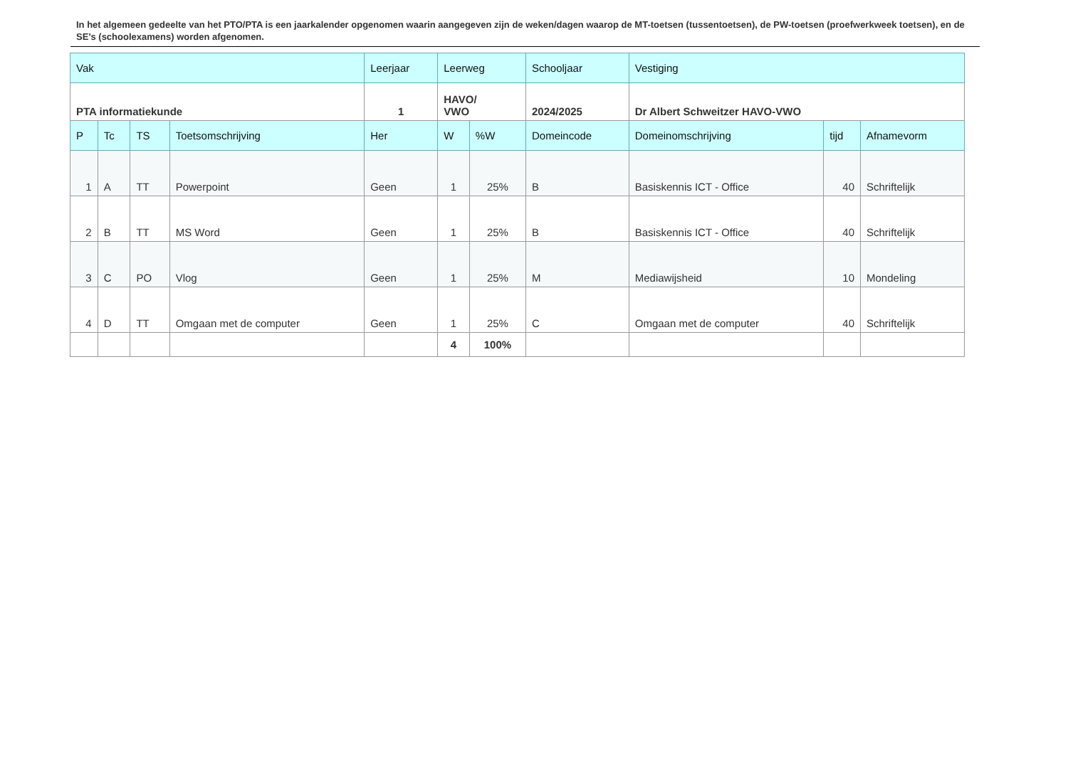In het algemeen gedeelte van het PTO/PTA is een jaarkalender opgenomen waarin aangegeven zijn de weken/dagen waarop de MT-toetsen (tussentoetsen), de PW-toetsen (proefwerkweek toetsen), en de SE’s (schoolexamens) worden afgenomen.
| Vak | | | | Leerjaar | Leerweg | | Schooljaar | Vestiging | | |
| PTA informatiekunde | | | | 1 | HAVO/ VWO | | 2024/2025 | Dr Albert Schweitzer HAVO-VWO | | |
| P | Tc | TS | Toetsomschrijving | Her | W | %W | Domeincode | Domeinomschrijving | tijd | Afnamevorm |
| 1 | A | TT | Powerpoint | Geen | 1 | 25% | B | Basiskennis ICT - Office | 40 | Schriftelijk |
| 2 | B | TT | MS Word | Geen | 1 | 25% | B | Basiskennis ICT - Office | 40 | Schriftelijk |
| 3 | C | PO | Vlog | Geen | 1 | 25% | M | Mediawijsheid | 10 | Mondeling |
| 4 | D | TT | Omgaan met de computer | Geen | 1 | 25% | C | Omgaan met de computer | 40 | Schriftelijk |
| | | | | | 4 | 100% | | | | |